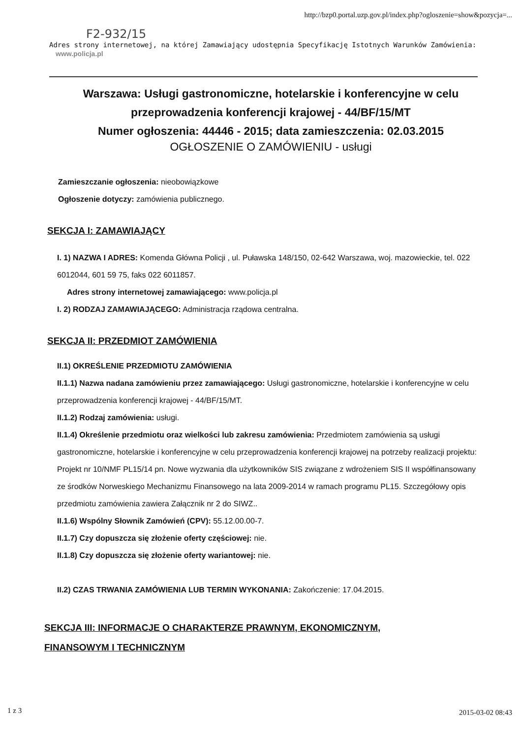http://bzp0.portal.uzp.gov.pl/index.php?ogloszenie=show&pozycja=...
F2-932/15
Adres strony internetowej, na której Zamawiający udostępnia Specyfikację Istotnych Warunków Zamówienia:
www.policja.pl
Warszawa: Usługi gastronomiczne, hotelarskie i konferencyjne w celu przeprowadzenia konferencji krajowej - 44/BF/15/MT
Numer ogłoszenia: 44446 - 2015; data zamieszczenia: 02.03.2015
OGŁOSZENIE O ZAMÓWIENIU - usługi
Zamieszczanie ogłoszenia: nieobowiązkowe
Ogłoszenie dotyczy: zamówienia publicznego.
SEKCJA I: ZAMAWIAJĄCY
I. 1) NAZWA I ADRES: Komenda Główna Policji , ul. Puławska 148/150, 02-642 Warszawa, woj. mazowieckie, tel. 022 6012044, 601 59 75, faks 022 6011857.
Adres strony internetowej zamawiającego: www.policja.pl
I. 2) RODZAJ ZAMAWIAJĄCEGO: Administracja rządowa centralna.
SEKCJA II: PRZEDMIOT ZAMÓWIENIA
II.1) OKREŚLENIE PRZEDMIOTU ZAMÓWIENIA
II.1.1) Nazwa nadana zamówieniu przez zamawiającego: Usługi gastronomiczne, hotelarskie i konferencyjne w celu przeprowadzenia konferencji krajowej - 44/BF/15/MT.
II.1.2) Rodzaj zamówienia: usługi.
II.1.4) Określenie przedmiotu oraz wielkości lub zakresu zamówienia: Przedmiotem zamówienia są usługi gastronomiczne, hotelarskie i konferencyjne w celu przeprowadzenia konferencji krajowej na potrzeby realizacji projektu: Projekt nr 10/NMF PL15/14 pn. Nowe wyzwania dla użytkowników SIS związane z wdrożeniem SIS II współfinansowany ze środków Norweskiego Mechanizmu Finansowego na lata 2009-2014 w ramach programu PL15. Szczegółowy opis przedmiotu zamówienia zawiera Załącznik nr 2 do SIWZ..
II.1.6) Wspólny Słownik Zamówień (CPV): 55.12.00.00-7.
II.1.7) Czy dopuszcza się złożenie oferty częściowej: nie.
II.1.8) Czy dopuszcza się złożenie oferty wariantowej: nie.
II.2) CZAS TRWANIA ZAMÓWIENIA LUB TERMIN WYKONANIA: Zakończenie: 17.04.2015.
SEKCJA III: INFORMACJE O CHARAKTERZE PRAWNYM, EKONOMICZNYM, FINANSOWYM I TECHNICZNYM
1 z 3 2015-03-02 08:43